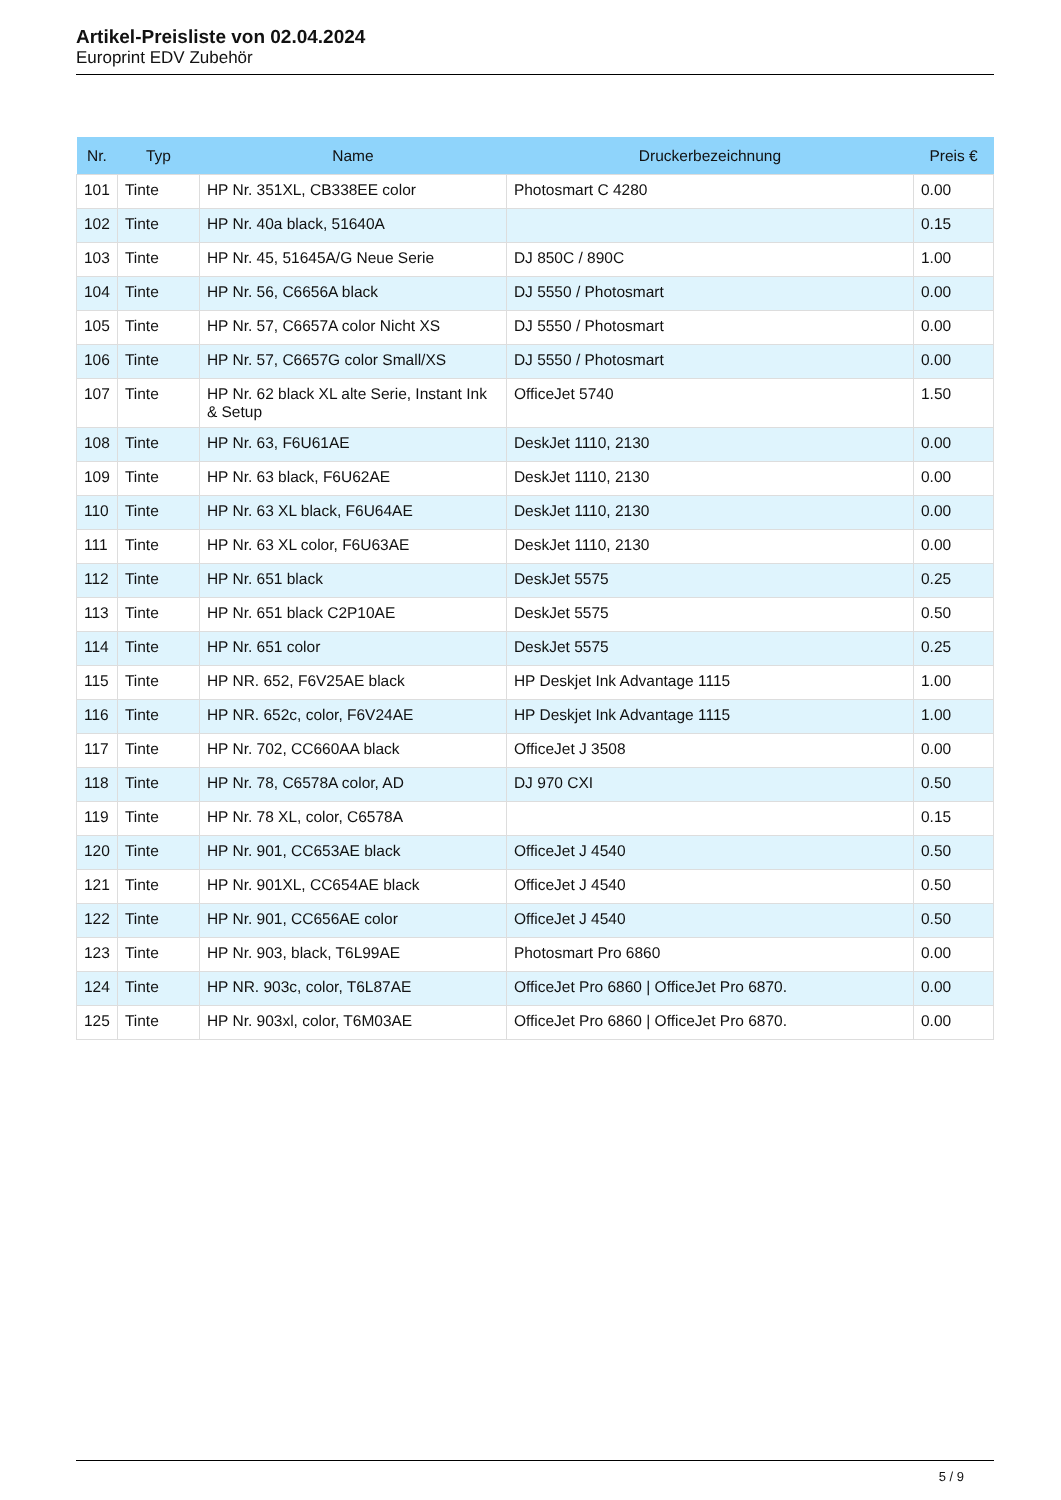Artikel-Preisliste von 02.04.2024
Europrint EDV Zubehör
| Nr. | Typ | Name | Druckerbezeichnung | Preis € |
| --- | --- | --- | --- | --- |
| 101 | Tinte | HP Nr. 351XL, CB338EE color | Photosmart C 4280 | 0.00 |
| 102 | Tinte | HP Nr. 40a black, 51640A | | 0.15 |
| 103 | Tinte | HP Nr. 45, 51645A/G Neue Serie | DJ 850C / 890C | 1.00 |
| 104 | Tinte | HP Nr. 56, C6656A black | DJ 5550 / Photosmart | 0.00 |
| 105 | Tinte | HP Nr. 57, C6657A color Nicht XS | DJ 5550 / Photosmart | 0.00 |
| 106 | Tinte | HP Nr. 57, C6657G color Small/XS | DJ 5550 / Photosmart | 0.00 |
| 107 | Tinte | HP Nr. 62 black XL alte Serie, Instant Ink & Setup | OfficeJet 5740 | 1.50 |
| 108 | Tinte | HP Nr. 63, F6U61AE | DeskJet 1110, 2130 | 0.00 |
| 109 | Tinte | HP Nr. 63 black, F6U62AE | DeskJet 1110, 2130 | 0.00 |
| 110 | Tinte | HP Nr. 63 XL black, F6U64AE | DeskJet 1110, 2130 | 0.00 |
| 111 | Tinte | HP Nr. 63 XL color, F6U63AE | DeskJet 1110, 2130 | 0.00 |
| 112 | Tinte | HP Nr. 651 black | DeskJet 5575 | 0.25 |
| 113 | Tinte | HP Nr. 651 black C2P10AE | DeskJet 5575 | 0.50 |
| 114 | Tinte | HP Nr. 651 color | DeskJet 5575 | 0.25 |
| 115 | Tinte | HP NR. 652, F6V25AE black | HP Deskjet Ink Advantage 1115 | 1.00 |
| 116 | Tinte | HP NR. 652c, color, F6V24AE | HP Deskjet Ink Advantage 1115 | 1.00 |
| 117 | Tinte | HP Nr. 702, CC660AA black | OfficeJet J 3508 | 0.00 |
| 118 | Tinte | HP Nr. 78, C6578A color, AD | DJ 970 CXI | 0.50 |
| 119 | Tinte | HP Nr. 78 XL, color, C6578A | | 0.15 |
| 120 | Tinte | HP Nr. 901, CC653AE black | OfficeJet J 4540 | 0.50 |
| 121 | Tinte | HP Nr. 901XL, CC654AE black | OfficeJet J 4540 | 0.50 |
| 122 | Tinte | HP Nr. 901, CC656AE color | OfficeJet J 4540 | 0.50 |
| 123 | Tinte | HP Nr. 903, black, T6L99AE | Photosmart Pro 6860 | 0.00 |
| 124 | Tinte | HP NR. 903c, color, T6L87AE | OfficeJet Pro 6860 / OfficeJet Pro 6870. | 0.00 |
| 125 | Tinte | HP Nr. 903xl, color, T6M03AE | OfficeJet Pro 6860 / OfficeJet Pro 6870. | 0.00 |
5 / 9